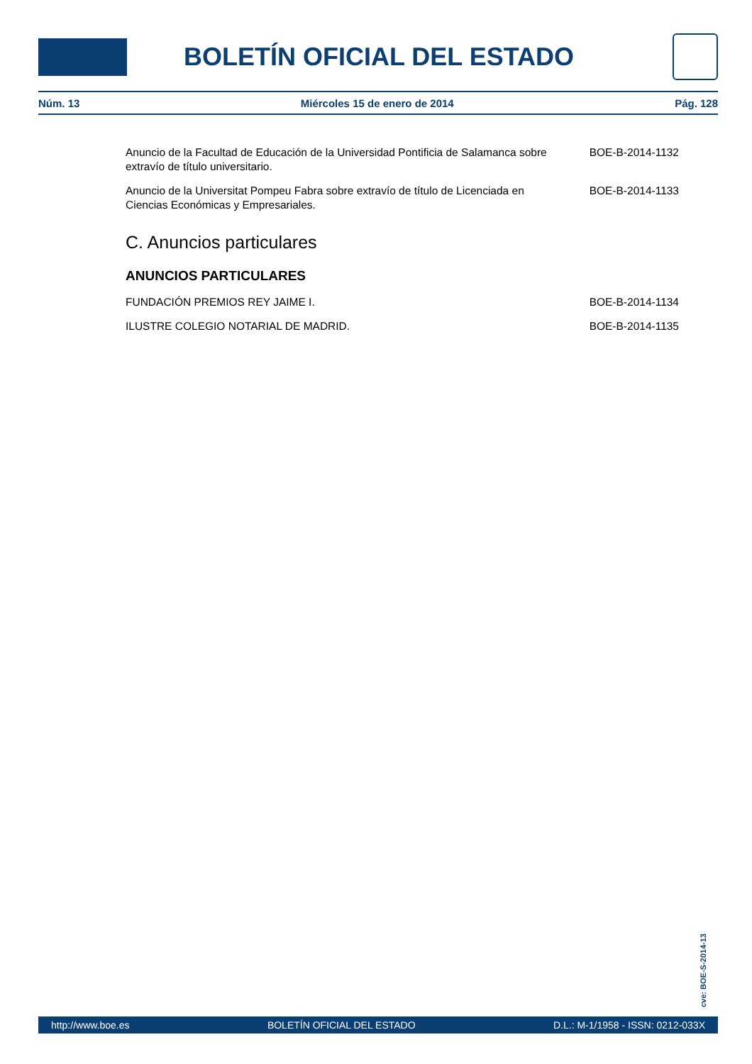BOLETÍN OFICIAL DEL ESTADO
Núm. 13 Miércoles 15 de enero de 2014 Pág. 128
Anuncio de la Facultad de Educación de la Universidad Pontificia de Salamanca sobre extravío de título universitario.
BOE-B-2014-1132
Anuncio de la Universitat Pompeu Fabra sobre extravío de título de Licenciada en Ciencias Económicas y Empresariales.
BOE-B-2014-1133
C. Anuncios particulares
ANUNCIOS PARTICULARES
FUNDACIÓN PREMIOS REY JAIME I. BOE-B-2014-1134
ILUSTRE COLEGIO NOTARIAL DE MADRID. BOE-B-2014-1135
cve: BOE-S-2014-13
http://www.boe.es BOLETÍN OFICIAL DEL ESTADO D.L.: M-1/1958 - ISSN: 0212-033X